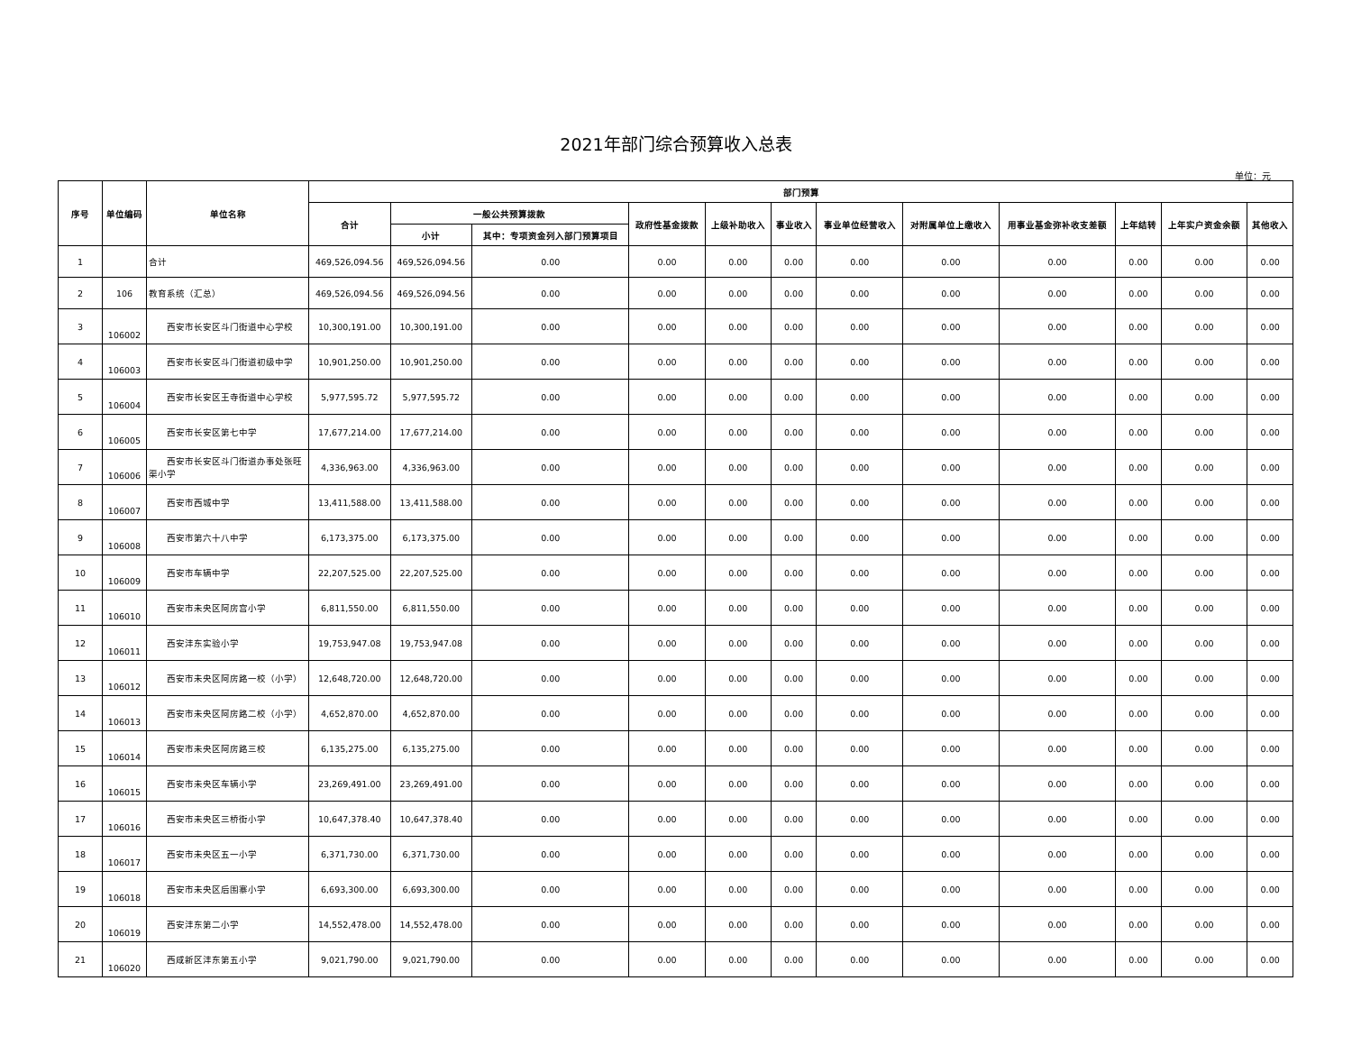2021年部门综合预算收入总表
单位：元
| 序号 | 单位编码 | 单位名称 | 部门预算 | | | | | | | | | | | |
| --- | --- | --- | --- | --- | --- | --- | --- | --- | --- | --- | --- | --- | --- | --- |
| | | | 合计 | 一般公共预算拨款 | | 政府性基金拨款 | 上级补助收入 | 事业收入 | 事业单位经营收入 | 对附属单位上缴收入 | 用事业基金弥补收支差额 | 上年结转 | 上年实户资金余额 | 其他收入 |
| | | | | 小计 | 其中：专项资金列入部门预算项目 | | | | | | | | | |
| 1 | | 合计 | 469,526,094.56 | 469,526,094.56 | 0.00 | 0.00 | 0.00 | 0.00 | 0.00 | 0.00 | 0.00 | 0.00 | 0.00 | 0.00 |
| 2 | 106 | 教育系统（汇总） | 469,526,094.56 | 469,526,094.56 | 0.00 | 0.00 | 0.00 | 0.00 | 0.00 | 0.00 | 0.00 | 0.00 | 0.00 | 0.00 |
| 3 | 106002 | 西安市长安区斗门街道中心学校 | 10,300,191.00 | 10,300,191.00 | 0.00 | 0.00 | 0.00 | 0.00 | 0.00 | 0.00 | 0.00 | 0.00 | 0.00 | 0.00 |
| 4 | 106003 | 西安市长安区斗门街道初级中学 | 10,901,250.00 | 10,901,250.00 | 0.00 | 0.00 | 0.00 | 0.00 | 0.00 | 0.00 | 0.00 | 0.00 | 0.00 | 0.00 |
| 5 | 106004 | 西安市长安区王寺街道中心学校 | 5,977,595.72 | 5,977,595.72 | 0.00 | 0.00 | 0.00 | 0.00 | 0.00 | 0.00 | 0.00 | 0.00 | 0.00 | 0.00 |
| 6 | 106005 | 西安市长安区第七中学 | 17,677,214.00 | 17,677,214.00 | 0.00 | 0.00 | 0.00 | 0.00 | 0.00 | 0.00 | 0.00 | 0.00 | 0.00 | 0.00 |
| 7 | 106006 | 西安市长安区斗门街道办事处张旺渠小学 | 4,336,963.00 | 4,336,963.00 | 0.00 | 0.00 | 0.00 | 0.00 | 0.00 | 0.00 | 0.00 | 0.00 | 0.00 | 0.00 |
| 8 | 106007 | 西安市西城中学 | 13,411,588.00 | 13,411,588.00 | 0.00 | 0.00 | 0.00 | 0.00 | 0.00 | 0.00 | 0.00 | 0.00 | 0.00 | 0.00 |
| 9 | 106008 | 西安市第六十八中学 | 6,173,375.00 | 6,173,375.00 | 0.00 | 0.00 | 0.00 | 0.00 | 0.00 | 0.00 | 0.00 | 0.00 | 0.00 | 0.00 |
| 10 | 106009 | 西安市车辆中学 | 22,207,525.00 | 22,207,525.00 | 0.00 | 0.00 | 0.00 | 0.00 | 0.00 | 0.00 | 0.00 | 0.00 | 0.00 | 0.00 |
| 11 | 106010 | 西安市未央区阿房宫小学 | 6,811,550.00 | 6,811,550.00 | 0.00 | 0.00 | 0.00 | 0.00 | 0.00 | 0.00 | 0.00 | 0.00 | 0.00 | 0.00 |
| 12 | 106011 | 西安沣东实验小学 | 19,753,947.08 | 19,753,947.08 | 0.00 | 0.00 | 0.00 | 0.00 | 0.00 | 0.00 | 0.00 | 0.00 | 0.00 | 0.00 |
| 13 | 106012 | 西安市未央区阿房路一校（小学） | 12,648,720.00 | 12,648,720.00 | 0.00 | 0.00 | 0.00 | 0.00 | 0.00 | 0.00 | 0.00 | 0.00 | 0.00 | 0.00 |
| 14 | 106013 | 西安市未央区阿房路二校（小学） | 4,652,870.00 | 4,652,870.00 | 0.00 | 0.00 | 0.00 | 0.00 | 0.00 | 0.00 | 0.00 | 0.00 | 0.00 | 0.00 |
| 15 | 106014 | 西安市未央区阿房路三校 | 6,135,275.00 | 6,135,275.00 | 0.00 | 0.00 | 0.00 | 0.00 | 0.00 | 0.00 | 0.00 | 0.00 | 0.00 | 0.00 |
| 16 | 106015 | 西安市未央区车辆小学 | 23,269,491.00 | 23,269,491.00 | 0.00 | 0.00 | 0.00 | 0.00 | 0.00 | 0.00 | 0.00 | 0.00 | 0.00 | 0.00 |
| 17 | 106016 | 西安市未央区三桥街小学 | 10,647,378.40 | 10,647,378.40 | 0.00 | 0.00 | 0.00 | 0.00 | 0.00 | 0.00 | 0.00 | 0.00 | 0.00 | 0.00 |
| 18 | 106017 | 西安市未央区五一小学 | 6,371,730.00 | 6,371,730.00 | 0.00 | 0.00 | 0.00 | 0.00 | 0.00 | 0.00 | 0.00 | 0.00 | 0.00 | 0.00 |
| 19 | 106018 | 西安市未央区后围寨小学 | 6,693,300.00 | 6,693,300.00 | 0.00 | 0.00 | 0.00 | 0.00 | 0.00 | 0.00 | 0.00 | 0.00 | 0.00 | 0.00 |
| 20 | 106019 | 西安沣东第二小学 | 14,552,478.00 | 14,552,478.00 | 0.00 | 0.00 | 0.00 | 0.00 | 0.00 | 0.00 | 0.00 | 0.00 | 0.00 | 0.00 |
| 21 | 106020 | 西咸新区沣东第五小学 | 9,021,790.00 | 9,021,790.00 | 0.00 | 0.00 | 0.00 | 0.00 | 0.00 | 0.00 | 0.00 | 0.00 | 0.00 | 0.00 |